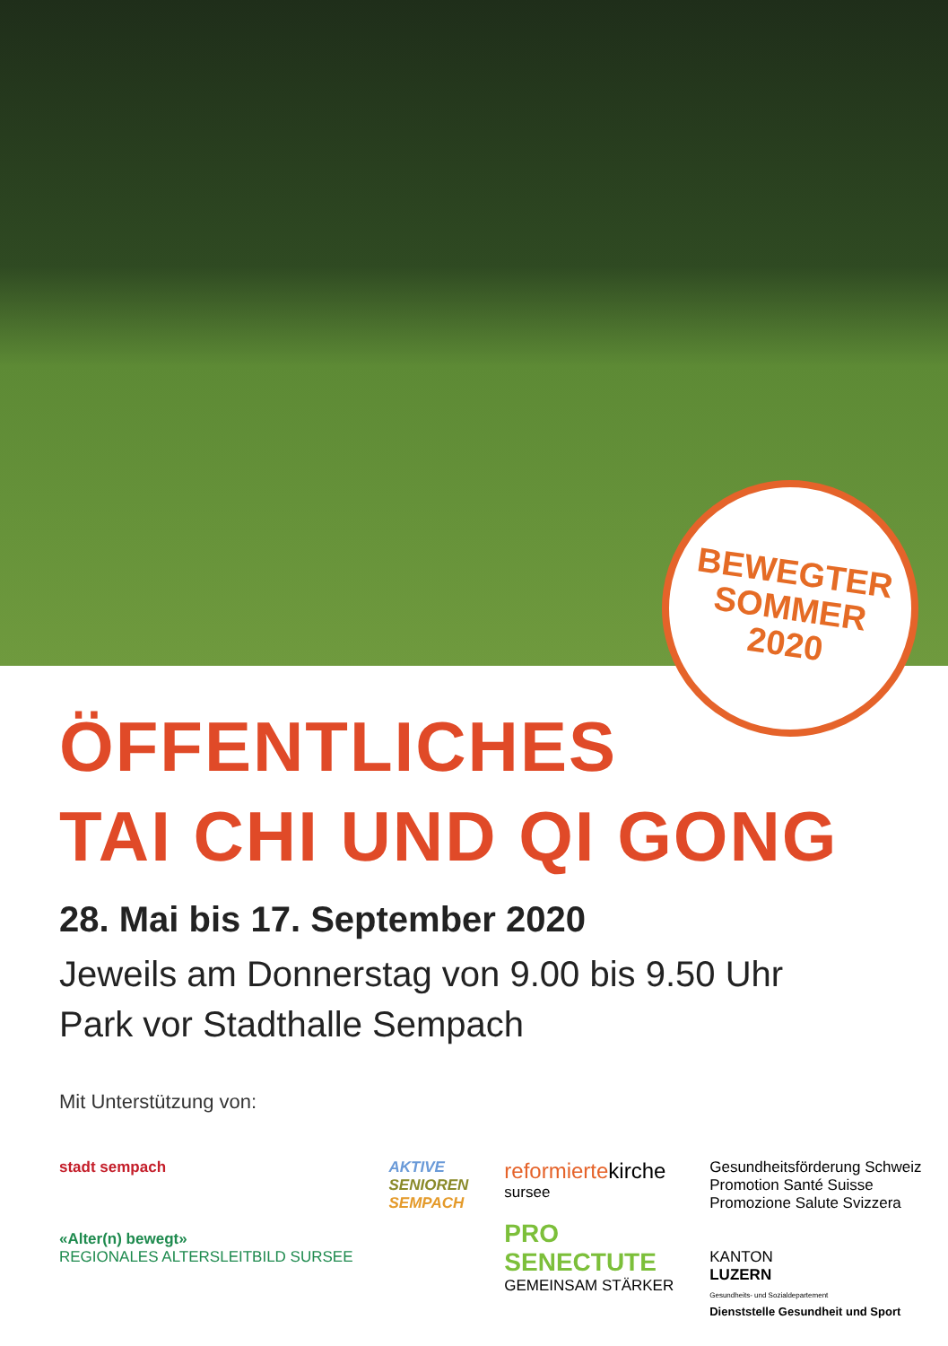BEWEGTER
SOMMER
2020
ÖFFENTLICHES
TAI CHI UND QI GONG
28. Mai bis 17. September 2020
Jeweils am Donnerstag von 9.00 bis 9.50 Uhr
Park vor Stadthalle Sempach
Mit Unterstützung von:
stadt sempach
«Alter(n) bewegt»
REGIONALES ALTERSLEITBILD SURSEE
AKTIVE
SENIOREN
SEMPACH
reformierte kirche
sursee
PRO
SENECTUTE
GEMEINSAM STÄRKER
Gesundheitsförderung Schweiz
Promotion Santé Suisse
Promozione Salute Svizzera
KANTON
LUZERN
Gesundheits- und Sozialdepartement
Dienststelle Gesundheit und Sport